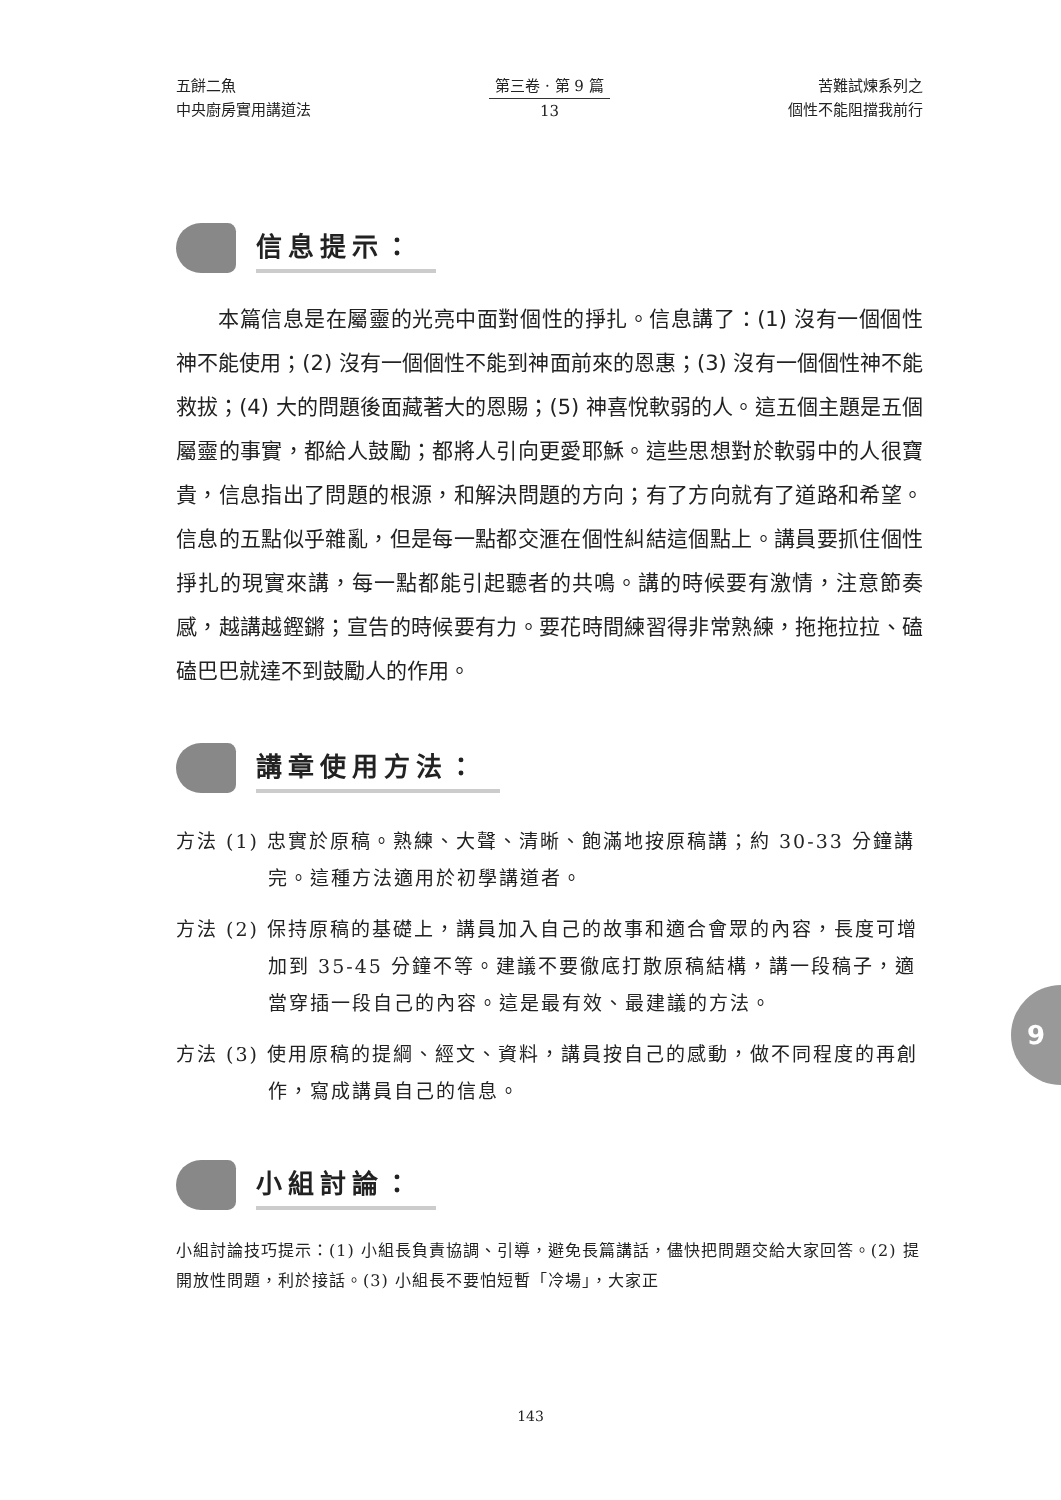五餅二魚
中央廚房實用講道法
第三卷 · 第 9 篇
13
苦難試煉系列之
個性不能阻擋我前行
信息提示：
本篇信息是在屬靈的光亮中面對個性的掙扎。信息講了：(1) 沒有一個個性神不能使用；(2) 沒有一個個性不能到神面前來的恩惠；(3) 沒有一個個性神不能救拔；(4) 大的問題後面藏著大的恩賜；(5) 神喜悅軟弱的人。這五個主題是五個屬靈的事實，都給人鼓勵；都將人引向更愛耶穌。這些思想對於軟弱中的人很寶貴，信息指出了問題的根源，和解決問題的方向；有了方向就有了道路和希望。信息的五點似乎雜亂，但是每一點都交滙在個性糾結這個點上。講員要抓住個性掙扎的現實來講，每一點都能引起聽者的共鳴。講的時候要有激情，注意節奏感，越講越鏗鏘；宣告的時候要有力。要花時間練習得非常熟練，拖拖拉拉、磕磕巴巴就達不到鼓勵人的作用。
講章使用方法：
方法 (1) 忠實於原稿。熟練、大聲、清晰、飽滿地按原稿講；約 30-33 分鐘講完。這種方法適用於初學講道者。
方法 (2) 保持原稿的基礎上，講員加入自己的故事和適合會眾的內容，長度可增加到 35-45 分鐘不等。建議不要徹底打散原稿結構，講一段稿子，適當穿插一段自己的內容。這是最有效、最建議的方法。
方法 (3) 使用原稿的提綱、經文、資料，講員按自己的感動，做不同程度的再創作，寫成講員自己的信息。
小組討論：
小組討論技巧提示：(1) 小組長負責協調、引導，避免長篇講話，儘快把問題交給大家回答。(2) 提開放性問題，利於接話。(3) 小組長不要怕短暫「冷場」，大家正
9
143